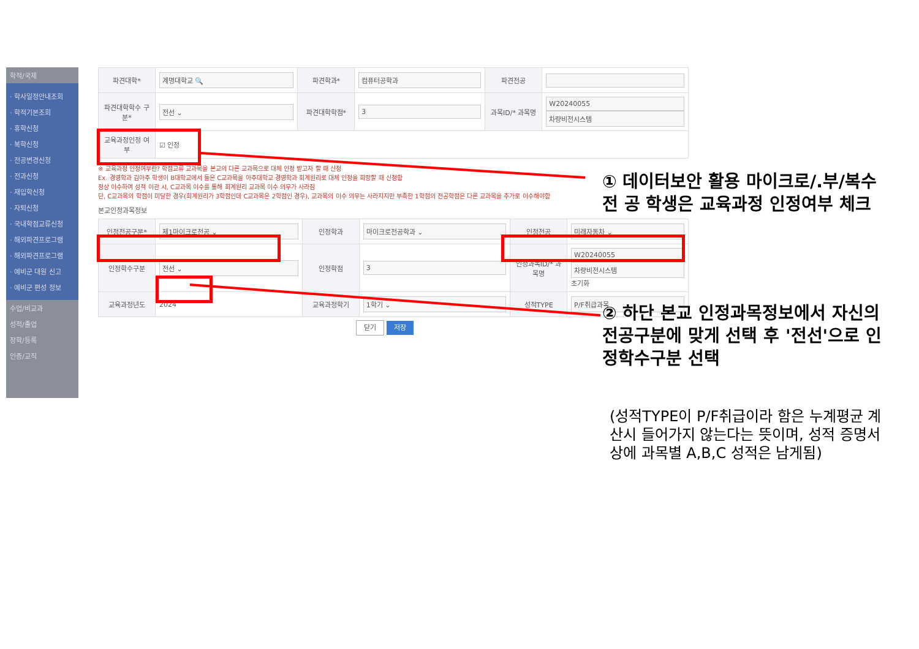학적/국제
· 학사일정안내조회
· 학적기본조회
· 휴학신청
· 복학신청
· 전공변경신청
· 전과신청
· 재입학신청
· 자퇴신청
· 국내학점교류신청
· 해외파견프로그램
· 해외파견프로그램
· 예비군 대원 신고
· 예비군 편성 정보
수업/비교과
성적/졸업
장학/등록
인증/교직
| 파견대학* | 계명대학교 🔍 | 파견학과* | 컴퓨터공학과 | 파견전공 | |
| 파견대학학수 구분* | 전선 ⌄ | 파견대학학점* | 3 | 과목ID/* 과목명 | W20240055 차량비전시스템 |
| 교육과정인정 여부 | ☑ 인정 | | | | |
※ 교육과정 인정여부란? 학점교류 교과목을 본교의 다른 교과목으로 대체 인정 받고자 할 때 신청
Ex. 경영학과 김아주 학생이 B대학교에서 들은 C교과목을 아주대학교 경영학과 회계원리로 대체 인정을 희망할 때 신청함
정상 이수하여 성적 이관 시, C교과목 이수를 통해 회계원리 교과목 이수 의무가 사라짐
단, C교과목의 학점이 미달한 경우(회계원리가 3학점인데 C교과목은 2학점인 경우), 교과목의 이수 의무는 사라지지만 부족한 1학점의 전공학점은 다른 교과목을 추가로 이수해야함
본교인정과목정보
| 인정전공구분* | 제1마이크로전공 ⌄ | 인정학과 | 마이크로전공학과 ⌄ | 인정전공 | 미래자동차 ⌄ |
| 인정학수구분 | 전선 ⌄ | 인정학점 | 3 | 인정과목ID/* 과목명 | W20240055 차량비전시스템 초기화 |
| 교육과정년도 | 2024 | 교육과정학기 | 1학기 ⌄ | 성적TYPE | P/F취급과목 |
닫기 저장
① 데이터보안 활용 마이크로/.부/복수전 공 학생은 교육과정 인정여부 체크
② 하단 본교 인정과목정보에서 자신의 전공구분에 맞게 선택 후 '전선'으로 인정학수구분 선택
(성적TYPE이 P/F취급이라 함은 누계평균 계산시 들어가지 않는다는 뜻이며, 성적 증명서상에 과목별 A,B,C 성적은 남게됨)